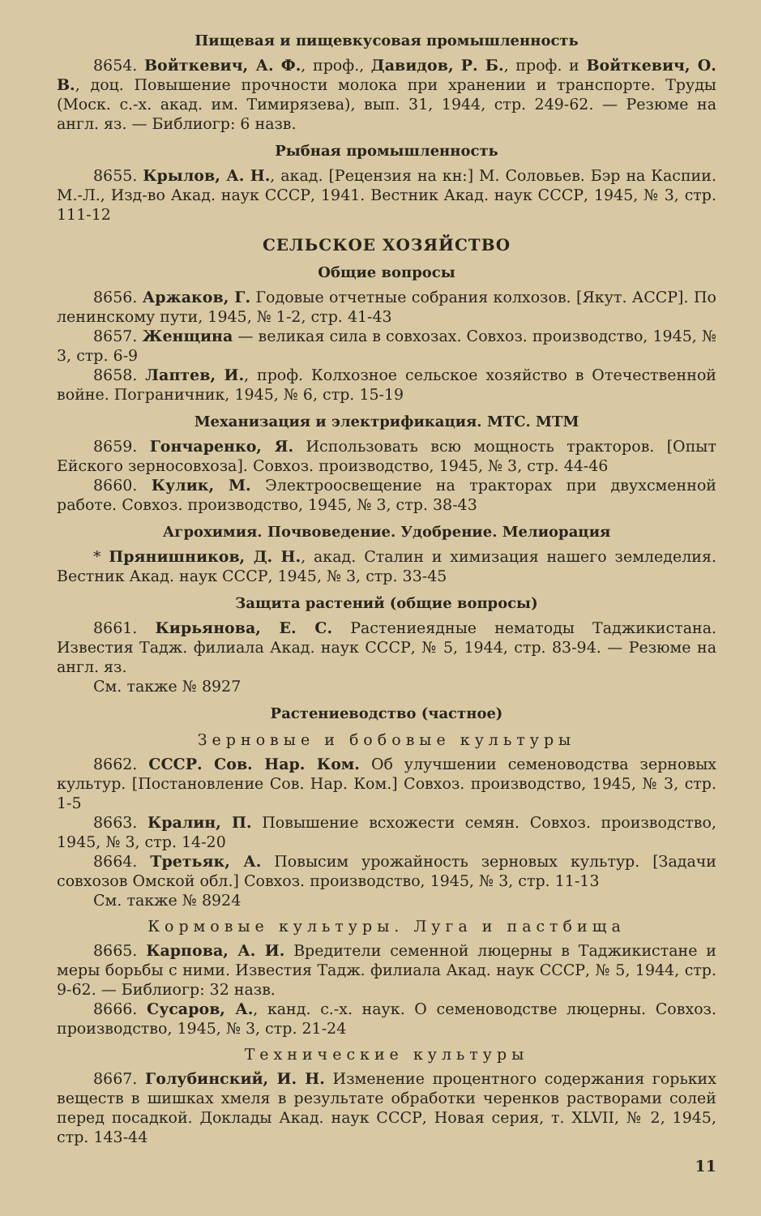Пищевая и пищевкусовая промышленность
8654. Войткевич, А. Ф., проф., Давидов, Р. Б., проф. и Войткевич, О. В., доц. Повышение прочности молока при хранении и транспорте. Труды (Моск. с.-х. акад. им. Тимирязева), вып. 31, 1944, стр. 249-62. — Резюме на англ. яз. — Библиогр: 6 назв.
Рыбная промышленность
8655. Крылов, А. Н., акад. [Рецензия на кн:] М. Соловьев. Бэр на Каспии. М.-Л., Изд-во Акад. наук СССР, 1941. Вестник Акад. наук СССР, 1945, № 3, стр. 111-12
СЕЛЬСКОЕ ХОЗЯЙСТВО
Общие вопросы
8656. Аржаков, Г. Годовые отчетные собрания колхозов. [Якут. АССР]. По ленинскому пути, 1945, № 1-2, стр. 41-43
8657. Женщина — великая сила в совхозах. Совхоз. производство, 1945, № 3, стр. 6-9
8658. Лаптев, И., проф. Колхозное сельское хозяйство в Отечественной войне. Пограничник, 1945, № 6, стр. 15-19
Механизация и электрификация. МТС. МТМ
8659. Гончаренко, Я. Использовать всю мощность тракторов. [Опыт Ейского зерносовхоза]. Совхоз. производство, 1945, № 3, стр. 44-46
8660. Кулик, М. Электроосвещение на тракторах при двухсменной работе. Совхоз. производство, 1945, № 3, стр. 38-43
Агрохимия. Почвоведение. Удобрение. Мелиорация
* Прянишников, Д. Н., акад. Сталин и химизация нашего земледелия. Вестник Акад. наук СССР, 1945, № 3, стр. 33-45
Защита растений (общие вопросы)
8661. Кирьянова, Е. С. Растениеядные нематоды Таджикистана. Известия Тадж. филиала Акад. наук СССР, № 5, 1944, стр. 83-94. — Резюме на англ. яз.
См. также № 8927
Растениеводство (частное)
Зерновые и бобовые культуры
8662. СССР. Сов. Нар. Ком. Об улучшении семеноводства зерновых культур. [Постановление Сов. Нар. Ком.] Совхоз. производство, 1945, № 3, стр. 1-5
8663. Кралин, П. Повышение всхожести семян. Совхоз. производство, 1945, № 3, стр. 14-20
8664. Третьяк, А. Повысим урожайность зерновых культур. [Задачи совхозов Омской обл.] Совхоз. производство, 1945, № 3, стр. 11-13
См. также № 8924
Кормовые культуры. Луга и пастбища
8665. Карпова, А. И. Вредители семенной люцерны в Таджикистане и меры борьбы с ними. Известия Тадж. филиала Акад. наук СССР, № 5, 1944, стр. 9-62. — Библиогр: 32 назв.
8666. Сусаров, А., канд. с.-х. наук. О семеноводстве люцерны. Совхоз. производство, 1945, № 3, стр. 21-24
Технические культуры
8667. Голубинский, И. Н. Изменение процентного содержания горьких веществ в шишках хмеля в результате обработки черенков растворами солей перед посадкой. Доклады Акад. наук СССР, Новая серия, т. XLVII, № 2, 1945, стр. 143-44
11